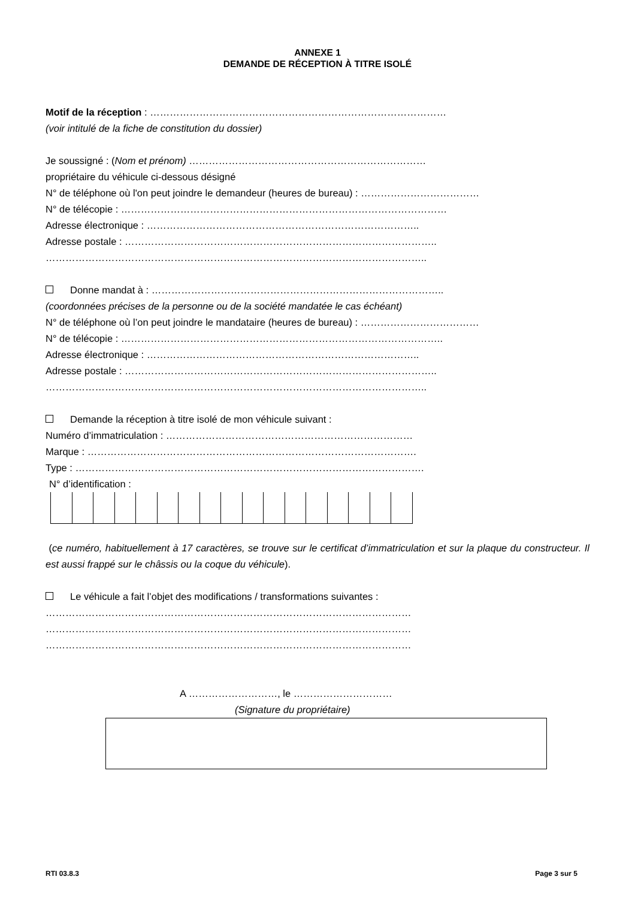ANNEXE 1
DEMANDE DE RÉCEPTION À TITRE ISOLÉ
Motif de la réception : ………………………………………………………………………………
(voir intitulé de la fiche de constitution du dossier)
Je soussigné : (Nom et prénom) ………………………………………………………………
propriétaire du véhicule ci-dessous désigné
N° de téléphone où l'on peut joindre le demandeur (heures de bureau) : ………………………………
N° de télécopie : ………………………………………………………………………………………
Adresse électronique : ………………………………………………………………………..
Adresse postale : …………………………………………………………………………………..
……………………………………………………………………………………………………..
Donne mandat à : ……………………………………………………………………………..
(coordonnées précises de la personne ou de la société mandatée le cas échéant)
N° de téléphone où l’on peut joindre le mandataire (heures de bureau) : ………………………………
N° de télécopie : ……………………………………………………………………………………..
Adresse électronique : ………………………………………………………………………..
Adresse postale : …………………………………………………………………………………..
……………………………………………………………………………………………………..
Demande la réception à titre isolé de mon véhicule suivant :
Numéro d’immatriculation : …………………………………………………………………
Marque : ……………………………………………………………………………………….
Type : …………………………………………………………………………………………….
N° d’identification :
(ce numéro, habituellement à 17 caractères, se trouve sur le certificat d’immatriculation et sur la plaque du constructeur. Il est aussi frappé sur le châssis ou la coque du véhicule).
Le véhicule a fait l’objet des modifications / transformations suivantes :
…………………………………………………………………………………………………
…………………………………………………………………………………………………
…………………………………………………………………………………………………
A ………………………, le …………………………
(Signature du propriétaire)
RTI 03.8.3 Page 3 sur 5